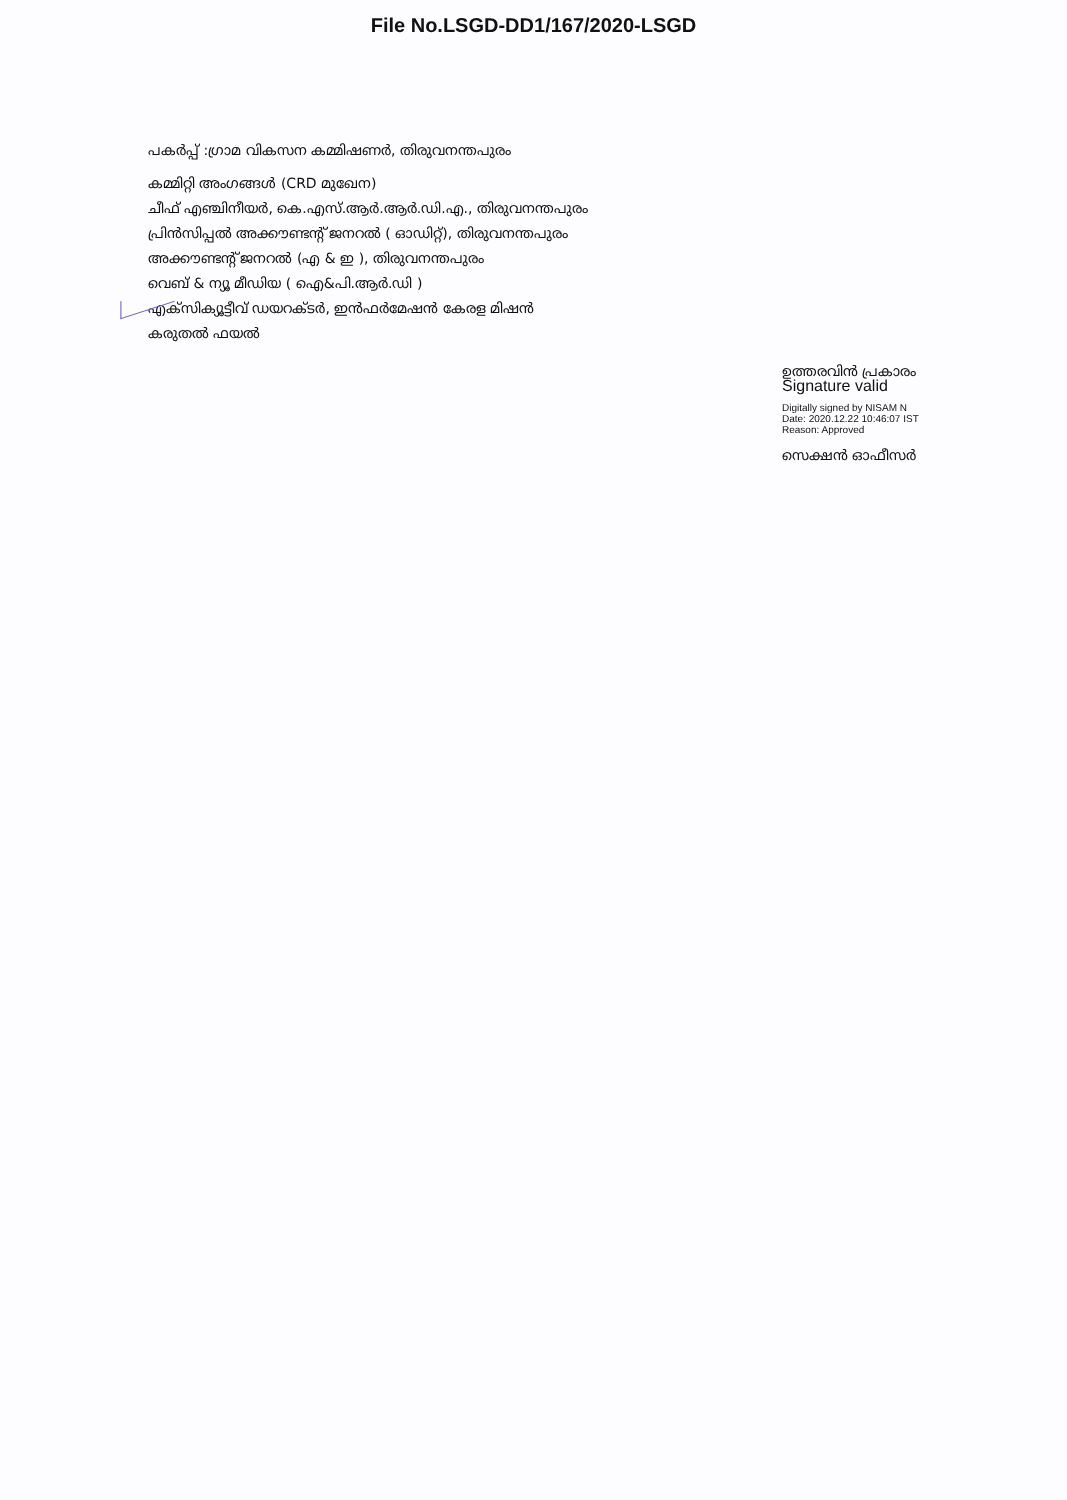File No.LSGD-DD1/167/2020-LSGD
പകർപ്പ് :ഗ്രാമ വികസന കമ്മിഷണർ, തിരുവനന്തപുരം
കമ്മിറ്റി അംഗങ്ങൾ (CRD മുഖേന)
ചീഫ് എഞ്ചിനീയർ, കെ.എസ്.ആർ.ആർ.ഡി.എ., തിരുവനന്തപുരം
പ്രിൻസിപ്പൽ അക്കൗണ്ടന്റ് ജനറൽ ( ഓഡിറ്റ്), തിരുവനന്തപുരം
അക്കൗണ്ടന്റ് ജനറൽ (എ & ഇ ), തിരുവനന്തപുരം
വെബ് & ന്യൂ മീഡിയ ( ഐ&പി.ആർ.ഡി )
എക്സിക്യൂട്ടീവ് ഡയറക്ടർ, ഇൻഫർമേഷൻ കേരള മിഷൻ
കരുതൽ ഫയൽ
ഉത്തരവിൻ പ്രകാരം
Signature valid
Digitally signed by NISAM N
Date: 2020.12.22 10:46:07 IST
Reason: Approved
സെക്ഷൻ ഓഫീസർ